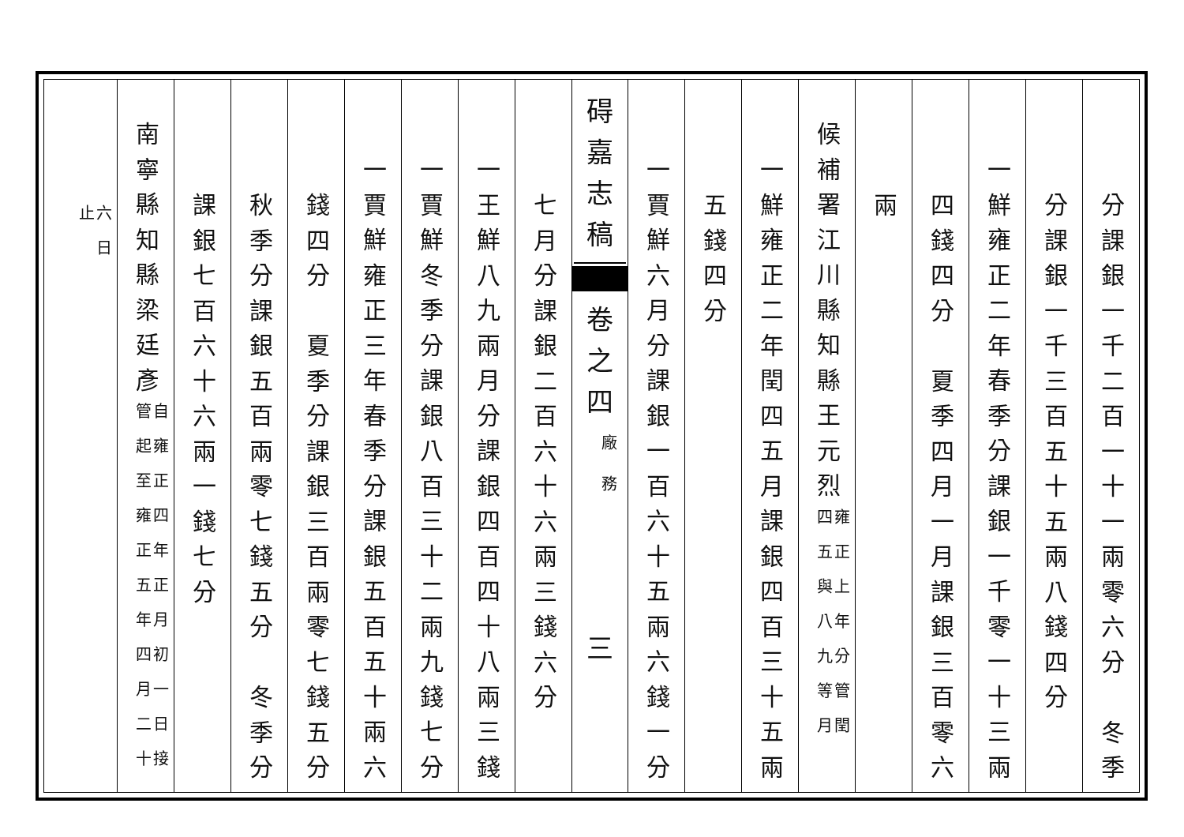分課銀一千二百一十一兩零六分　冬季
分課銀一千三百五十五兩八錢四分
一鮮雍正二年春季分課銀一千零一十三兩
四錢四分　夏季四月一月課銀三百零六
兩
候補署江川縣知縣王元烈雍正上年分管閏
四五與八九等月
一鮮雍正二年閏四五月課銀四百三十五兩
五錢四分
一賈鮮六月分課銀一百六十五兩六錢一分
碍
嘉
志
稿
卷
之
四
廠
務
三
七月分課銀二百六十六兩三錢六分
一王鮮八九兩月分課銀四百四十八兩三錢
一賈鮮冬季分課銀八百三十二兩九錢七分
一賈鮮雍正三年春季分課銀五百五十兩六
錢四分　夏季分課銀三百兩零七錢五分
秋季分課銀五百兩零七錢五分　冬季分
課銀七百六十六兩一錢七分
南寧縣知縣梁廷彥自雍正四年正月初一日接
管起至雍正五年四月二十
六日
止